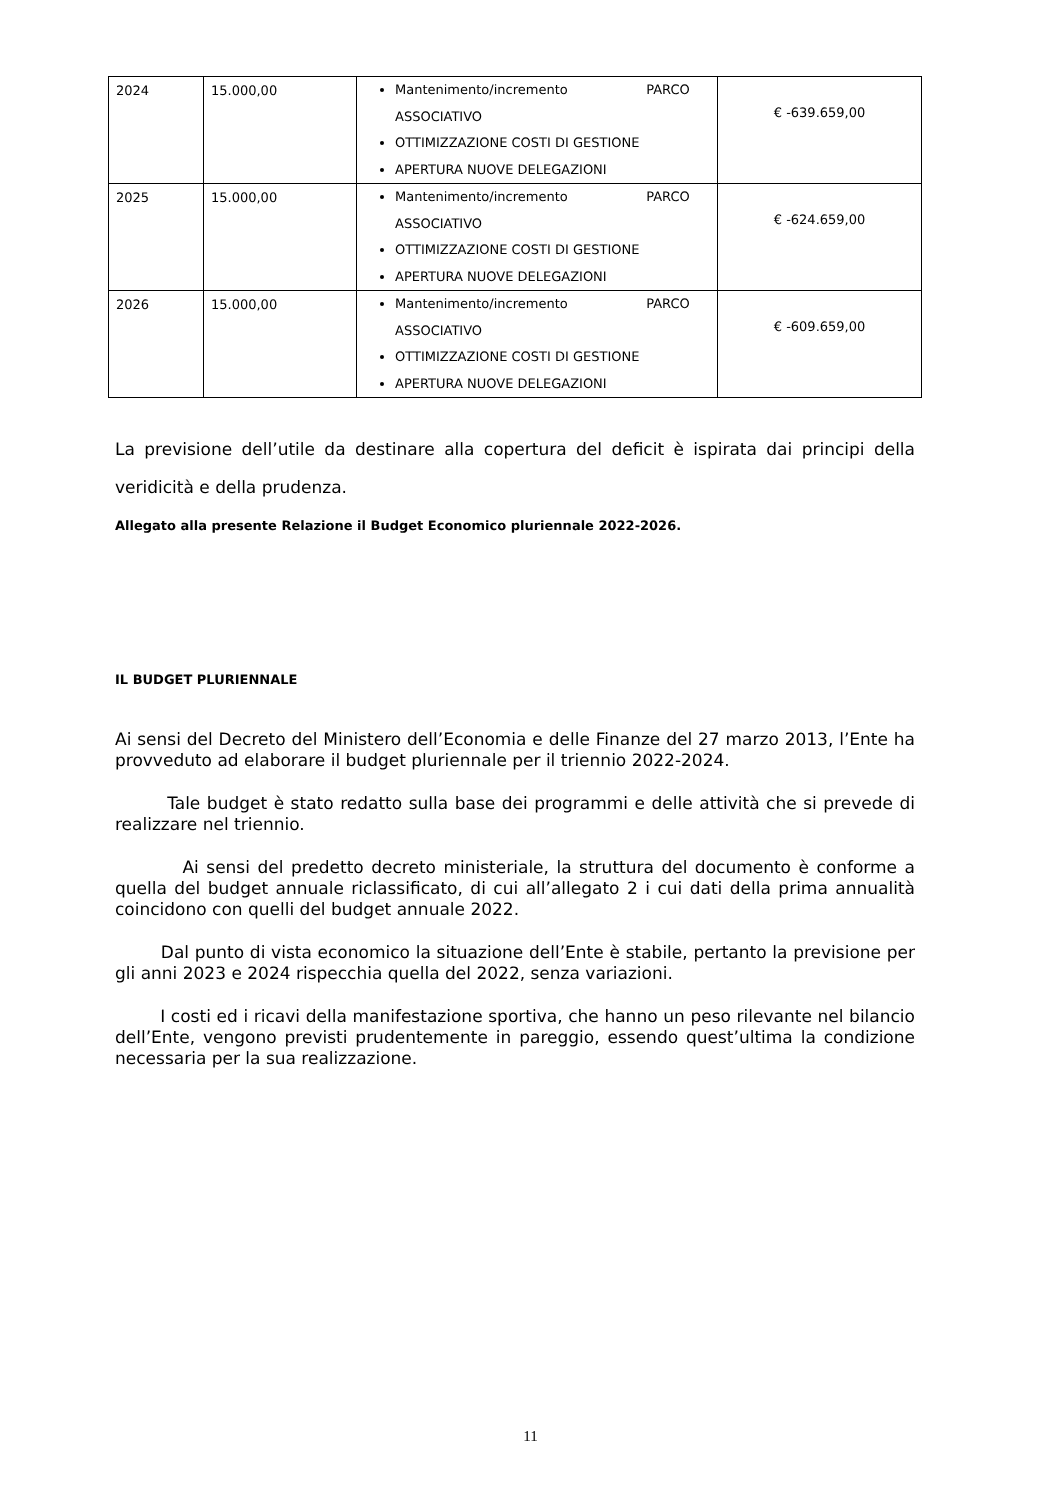| 2024 | 15.000,00 | Mantenimento/incremento PARCO ASSOCIATIVO OTTIMIZZAZIONE COSTI DI GESTIONE APERTURA NUOVE DELEGAZIONI | € -639.659,00 |
| 2025 | 15.000,00 | Mantenimento/incremento PARCO ASSOCIATIVO OTTIMIZZAZIONE COSTI DI GESTIONE APERTURA NUOVE DELEGAZIONI | € -624.659,00 |
| 2026 | 15.000,00 | Mantenimento/incremento PARCO ASSOCIATIVO OTTIMIZZAZIONE COSTI DI GESTIONE APERTURA NUOVE DELEGAZIONI | € -609.659,00 |
La previsione dell’utile da destinare alla copertura del deficit è ispirata dai principi della veridicità e della prudenza.
Allegato alla presente Relazione il Budget Economico pluriennale 2022-2026.
IL BUDGET PLURIENNALE
Ai sensi del Decreto del Ministero dell’Economia e delle Finanze del 27 marzo 2013, l’Ente ha provveduto ad elaborare il budget pluriennale per il triennio 2022-2024.
Tale budget è stato redatto sulla base dei programmi e delle attività che si prevede di realizzare nel triennio.
Ai sensi del predetto decreto ministeriale, la struttura del documento è conforme a quella del budget annuale riclassificato, di cui all’allegato 2 i cui dati della prima annualità coincidono con quelli del budget annuale 2022.
Dal punto di vista economico la situazione dell’Ente è stabile, pertanto la previsione per gli anni 2023 e 2024 rispecchia quella del 2022, senza variazioni.
I costi ed i ricavi della manifestazione sportiva, che hanno un peso rilevante nel bilancio dell’Ente, vengono previsti prudentemente in pareggio, essendo quest’ultima la condizione necessaria per la sua realizzazione.
11